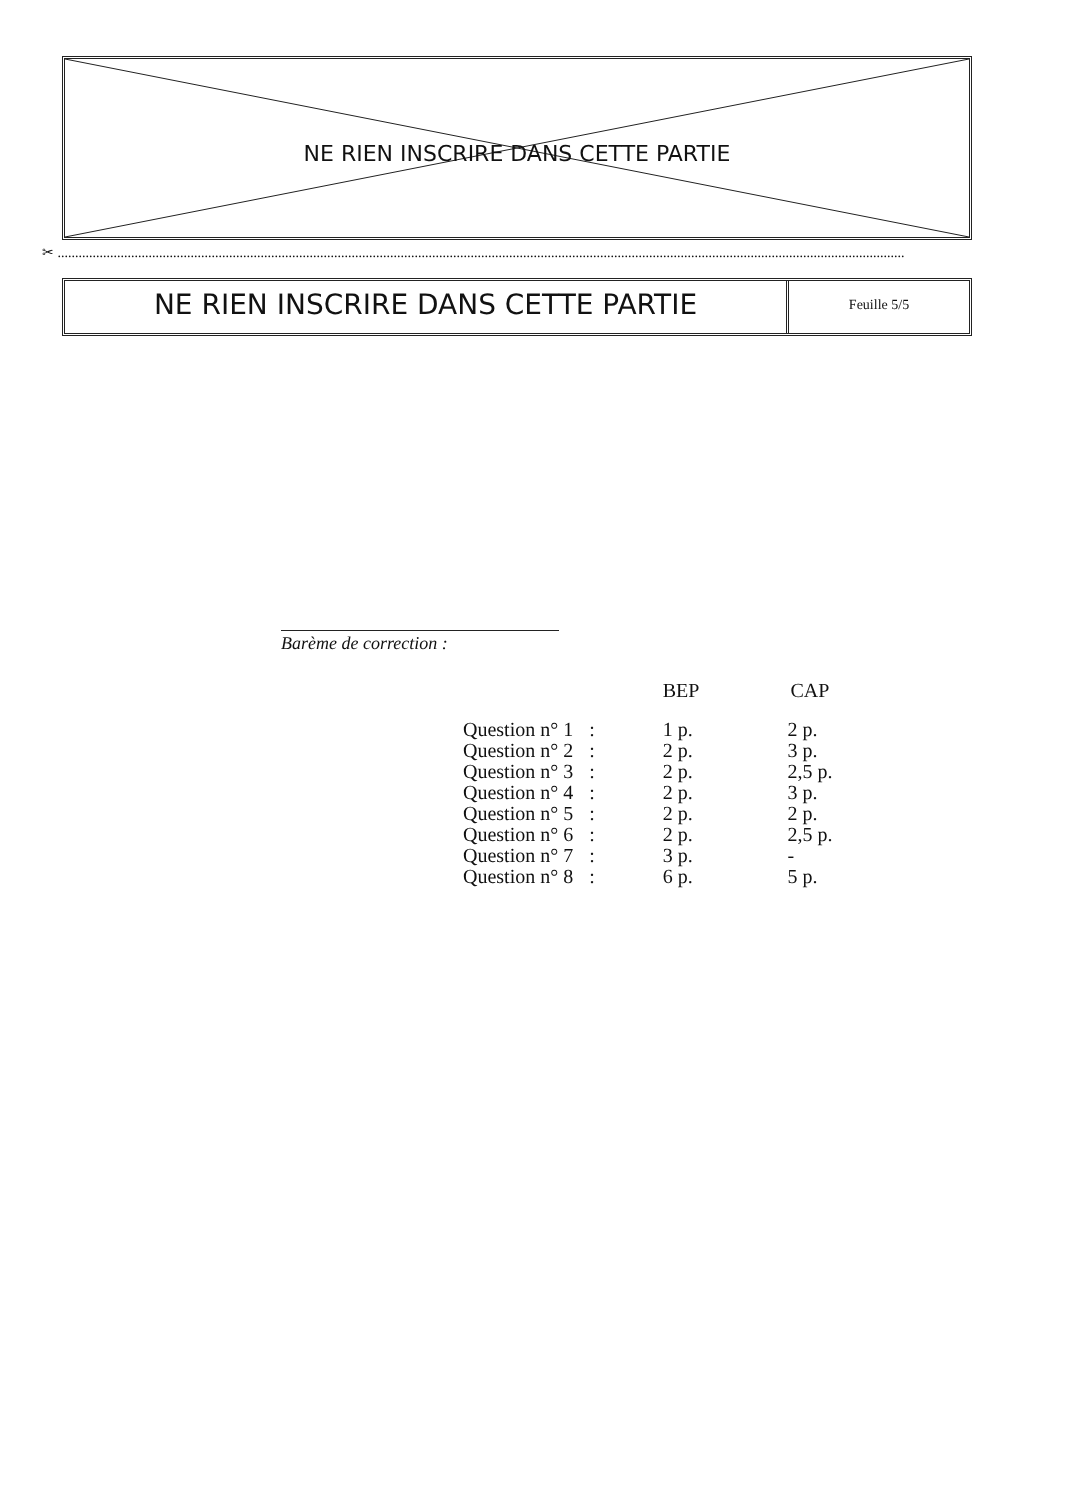NE RIEN INSCRIRE DANS CETTE PARTIE
✂ ..................................................................................................................................................................................................................................................
NE RIEN INSCRIRE DANS CETTE PARTIE
Feuille 5/5
Barème de correction :
| | | BEP | CAP |
| --- | --- | --- | --- |
| Question n° 1 | : | 1 p. | 2 p. |
| Question n° 2 | : | 2 p. | 3 p. |
| Question n° 3 | : | 2 p. | 2,5 p. |
| Question n° 4 | : | 2 p. | 3 p. |
| Question n° 5 | : | 2 p. | 2 p. |
| Question n° 6 | : | 2 p. | 2,5 p. |
| Question n° 7 | : | 3 p. | - |
| Question n° 8 | : | 6 p. | 5 p. |